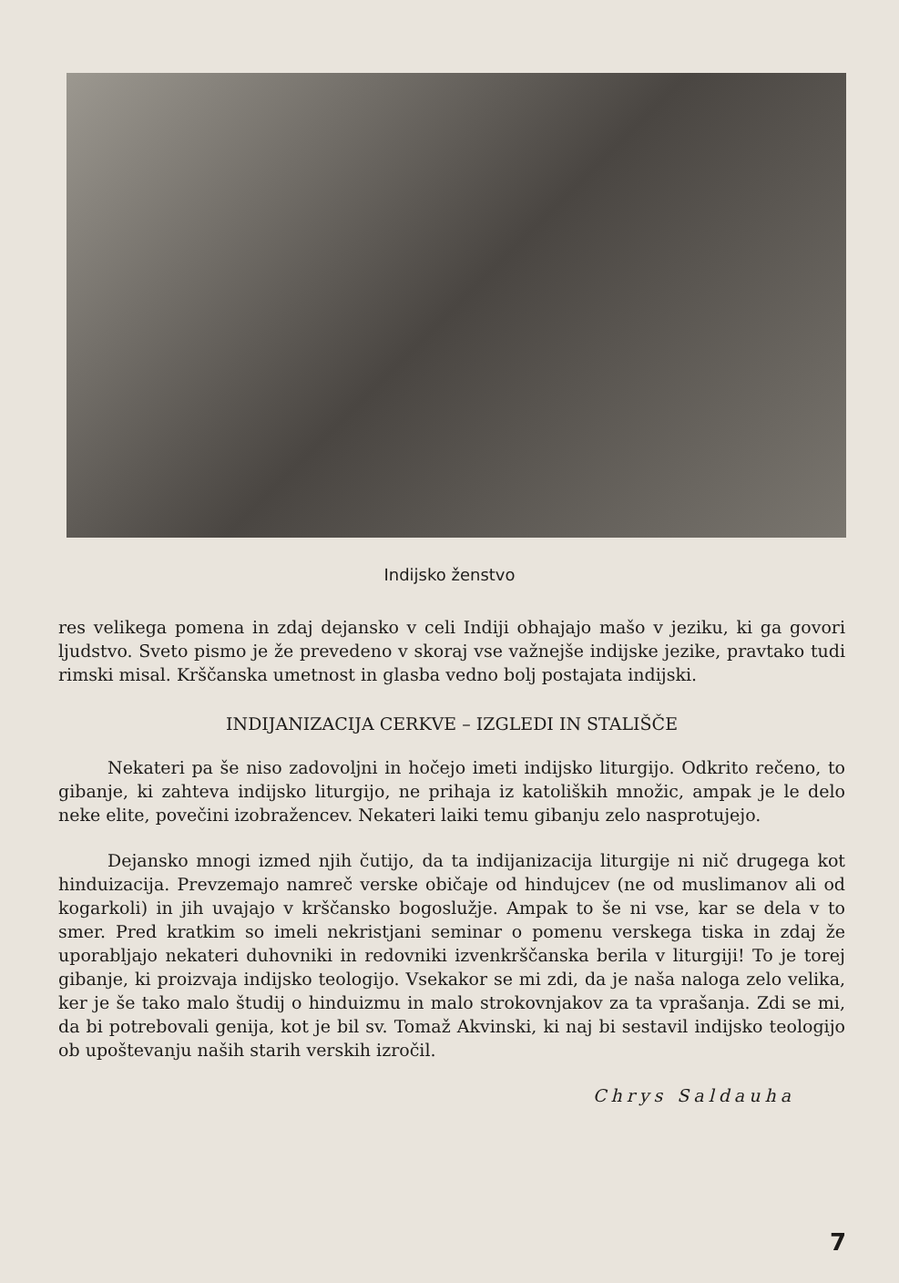Indijsko ženstvo
res velikega pomena in zdaj dejansko v celi Indiji obhajajo mašo v jeziku, ki ga govori ljudstvo. Sveto pismo je že prevedeno v skoraj vse važnejše indijske jezike, pravtako tudi rimski misal. Krščanska umetnost in glasba vedno bolj postajata indijski.
INDIJANIZACIJA CERKVE – IZGLEDI IN STALIŠČE
Nekateri pa še niso zadovoljni in hočejo imeti indijsko liturgijo. Odkrito rečeno, to gibanje, ki zahteva indijsko liturgijo, ne prihaja iz katoliških množic, ampak je le delo neke elite, povečini izobražencev. Nekateri laiki temu gibanju zelo nasprotujejo.
Dejansko mnogi izmed njih čutijo, da ta indijanizacija liturgije ni nič drugega kot hinduizacija. Prevzemajo namreč verske običaje od hindujcev (ne od muslimanov ali od kogarkoli) in jih uvajajo v krščansko bogoslužje. Ampak to še ni vse, kar se dela v to smer. Pred kratkim so imeli nekristjani seminar o pomenu verskega tiska in zdaj že uporabljajo nekateri duhovniki in redovniki izvenkrščanska berila v liturgiji! To je torej gibanje, ki proizvaja indijsko teologijo. Vsekakor se mi zdi, da je naša naloga zelo velika, ker je še tako malo študij o hinduizmu in malo strokovnjakov za ta vprašanja. Zdi se mi, da bi potrebovali genija, kot je bil sv. Tomaž Akvinski, ki naj bi sestavil indijsko teologijo ob upoštevanju naših starih verskih izročil.
Chrys Saldauha
7